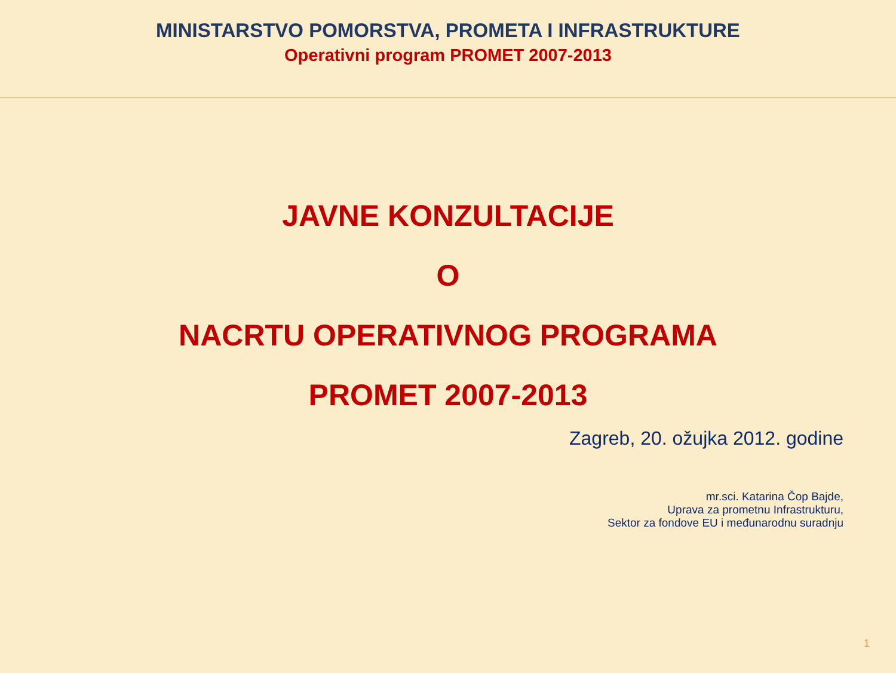MINISTARSTVO POMORSTVA, PROMETA I INFRASTRUKTURE
Operativni program PROMET 2007-2013
JAVNE KONZULTACIJE
O
NACRTU OPERATIVNOG PROGRAMA
PROMET 2007-2013
Zagreb, 20. ožujka 2012. godine
mr.sci. Katarina Čop Bajde,
Uprava za prometnu Infrastrukturu,
Sektor za fondove EU i međunarodnu suradnju
1